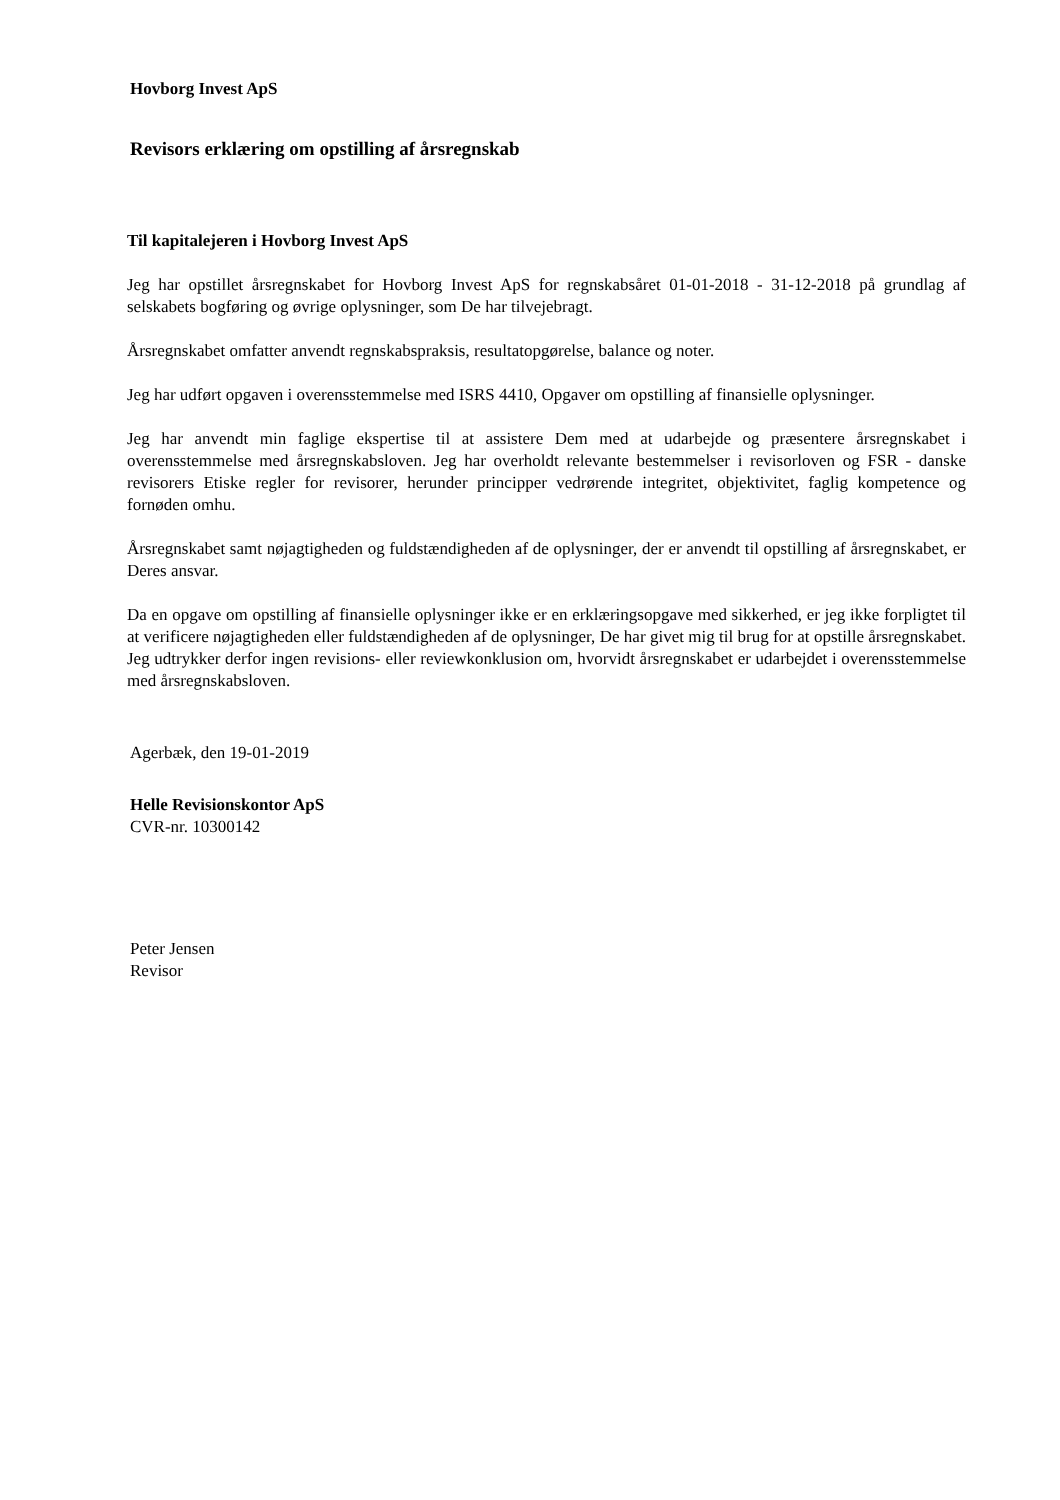Hovborg Invest ApS
Revisors erklæring om opstilling af årsregnskab
Til kapitalejeren i Hovborg Invest ApS
Jeg har opstillet årsregnskabet for Hovborg Invest ApS for regnskabsåret 01-01-2018 - 31-12-2018 på grundlag af selskabets bogføring og øvrige oplysninger, som De har tilvejebragt.
Årsregnskabet omfatter anvendt regnskabspraksis, resultatopgørelse, balance og noter.
Jeg har udført opgaven i overensstemmelse med ISRS 4410, Opgaver om opstilling af finansielle oplysninger.
Jeg har anvendt min faglige ekspertise til at assistere Dem med at udarbejde og præsentere årsregnskabet i overensstemmelse med årsregnskabsloven. Jeg har overholdt relevante bestemmelser i revisorloven og FSR - danske revisorers Etiske regler for revisorer, herunder principper vedrørende integritet, objektivitet, faglig kompetence og fornøden omhu.
Årsregnskabet samt nøjagtigheden og fuldstændigheden af de oplysninger, der er anvendt til opstilling af årsregnskabet, er Deres ansvar.
Da en opgave om opstilling af finansielle oplysninger ikke er en erklæringsopgave med sikkerhed, er jeg ikke forpligtet til at verificere nøjagtigheden eller fuldstændigheden af de oplysninger, De har givet mig til brug for at opstille årsregnskabet. Jeg udtrykker derfor ingen revisions- eller reviewkonklusion om, hvorvidt årsregnskabet er udarbejdet i overensstemmelse med årsregnskabsloven.
Agerbæk, den 19-01-2019
Helle Revisionskontor ApS
CVR-nr. 10300142
Peter Jensen
Revisor